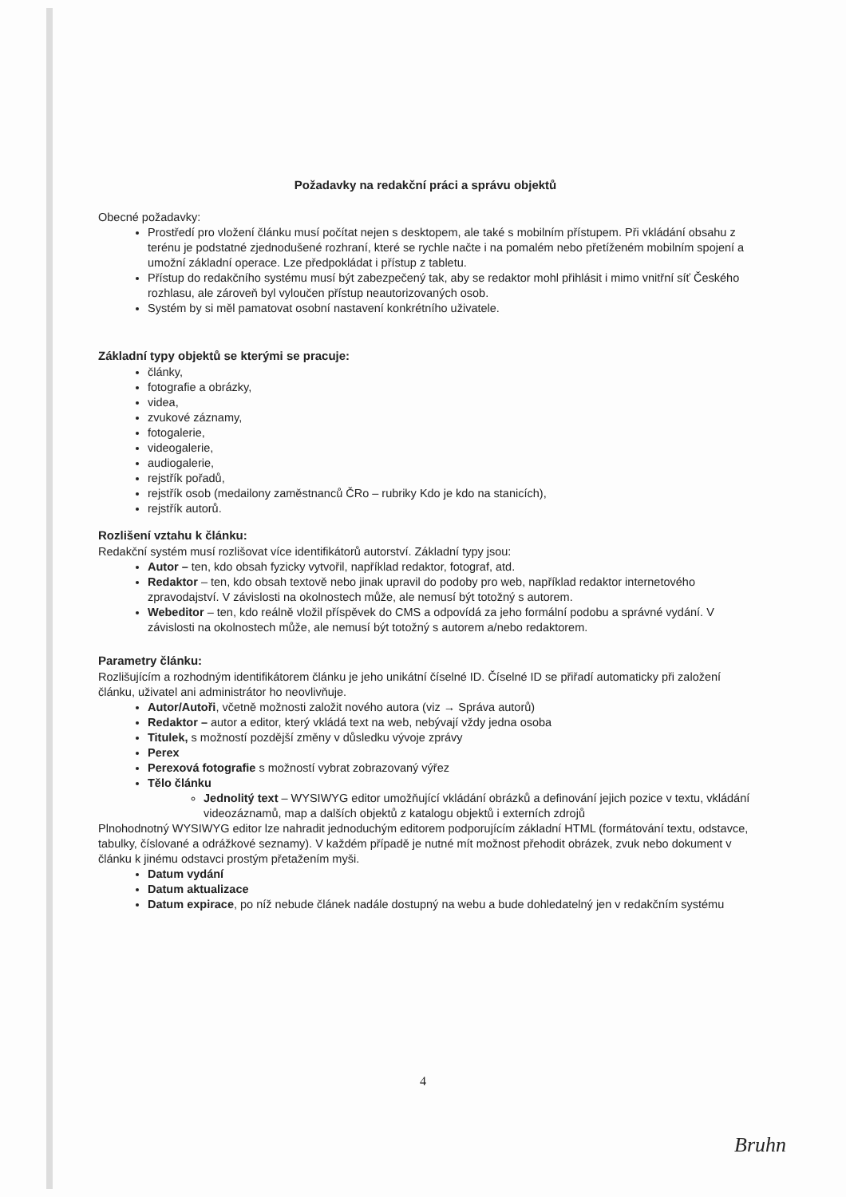Požadavky na redakční práci a správu objektů
Obecné požadavky:
Prostředí pro vložení článku musí počítat nejen s desktopem, ale také s mobilním přístupem. Při vkládání obsahu z terénu je podstatné zjednodušené rozhraní, které se rychle načte i na pomalém nebo přetíženém mobilním spojení a umožní základní operace. Lze předpokládat i přístup z tabletu.
Přístup do redakčního systému musí být zabezpečený tak, aby se redaktor mohl přihlásit i mimo vnitřní síť Českého rozhlasu, ale zároveň byl vyloučen přístup neautorizovaných osob.
Systém by si měl pamatovat osobní nastavení konkrétního uživatele.
Základní typy objektů se kterými se pracuje:
články,
fotografie a obrázky,
videa,
zvukové záznamy,
fotogalerie,
videogalerie,
audiogalerie,
rejstřík pořadů,
rejstřík osob (medailony zaměstnanců ČRo – rubriky Kdo je kdo na stanicích),
rejstřík autorů.
Rozlišení vztahu k článku:
Redakční systém musí rozlišovat více identifikátorů autorství. Základní typy jsou:
Autor – ten, kdo obsah fyzicky vytvořil, například redaktor, fotograf, atd.
Redaktor – ten, kdo obsah textově nebo jinak upravil do podoby pro web, například redaktor internetového zpravodajství. V závislosti na okolnostech může, ale nemusí být totožný s autorem.
Webeditor – ten, kdo reálně vložil příspěvek do CMS a odpovídá za jeho formální podobu a správné vydání. V závislosti na okolnostech může, ale nemusí být totožný s autorem a/nebo redaktorem.
Parametry článku:
Rozlišujícím a rozhodným identifikátorem článku je jeho unikátní číselné ID. Číselné ID se přiřadí automaticky při založení článku, uživatel ani administrátor ho neovlivňuje.
Autor/Autoři, včetně možnosti založit nového autora (viz → Správa autorů)
Redaktor – autor a editor, který vkládá text na web, nebývají vždy jedna osoba
Titulek, s možností pozdější změny v důsledku vývoje zprávy
Perex
Perexová fotografie s možností vybrat zobrazovaný výřez
Tělo článku
Jednolitý text – WYSIWYG editor umožňující vkládání obrázků a definování jejich pozice v textu, vkládání videozáznamů, map a dalších objektů z katalogu objektů i externích zdrojů
Plnohodnotný WYSIWYG editor lze nahradit jednoduchým editorem podporujícím základní HTML (formátování textu, odstavce, tabulky, číslované a odrážkové seznamy). V každém případě je nutné mít možnost přehodit obrázek, zvuk nebo dokument v článku k jinému odstavci prostým přetažením myši.
Datum vydání
Datum aktualizace
Datum expirace, po níž nebude článek nadále dostupný na webu a bude dohledatelný jen v redakčním systému
4
Bruhn